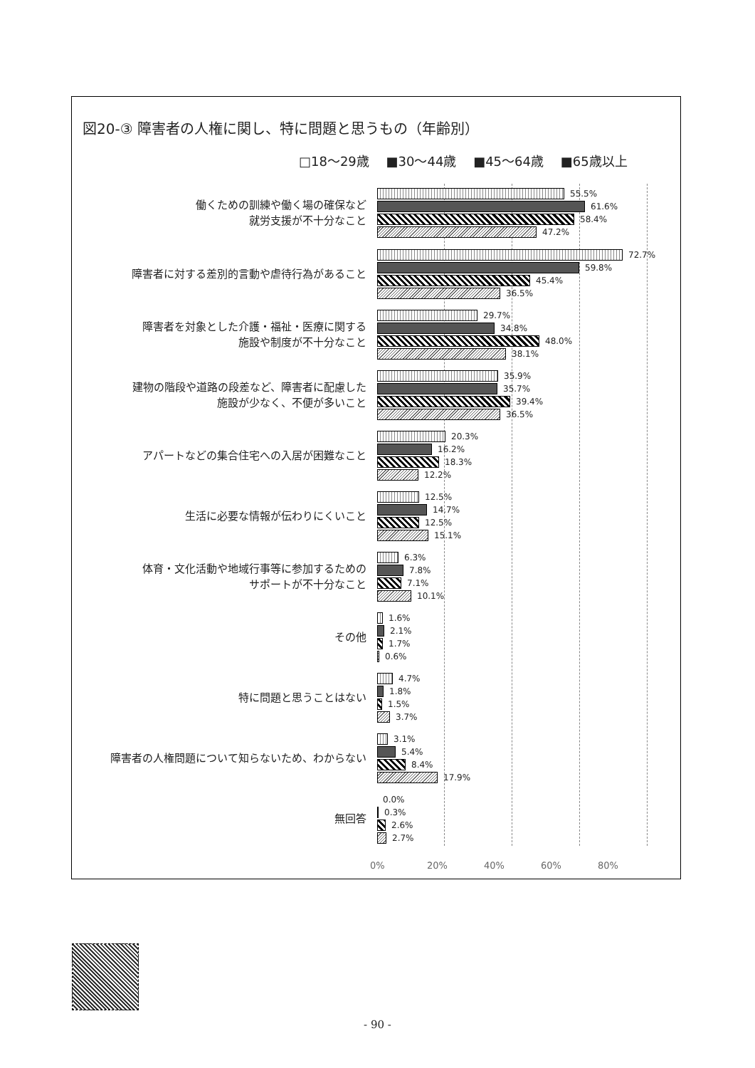図20-③ 障害者の人権に関し、特に問題と思うもの（年齢別）
□18～29歳 ■30～44歳 ■45～64歳 ■65歳以上
働くための訓練や働く場の確保など
就労支援が不十分なこと
55.5%
61.6%
58.4%
47.2%
障害者に対する差別的言動や虐待行為があること
72.7%
59.8%
45.4%
36.5%
障害者を対象とした介護・福祉・医療に関する
施設や制度が不十分なこと
29.7%
34.8%
48.0%
38.1%
建物の階段や道路の段差など、障害者に配慮した
施設が少なく、不便が多いこと
35.9%
35.7%
39.4%
36.5%
アパートなどの集合住宅への入居が困難なこと
20.3%
16.2%
18.3%
12.2%
生活に必要な情報が伝わりにくいこと
12.5%
14.7%
12.5%
15.1%
体育・文化活動や地域行事等に参加するための
サポートが不十分なこと
6.3%
7.8%
7.1%
10.1%
その他
1.6%
2.1%
1.7%
0.6%
特に問題と思うことはない
4.7%
1.8%
1.5%
3.7%
障害者の人権問題について知らないため、わからない
3.1%
5.4%
8.4%
17.9%
無回答
0.0%
0.3%
2.6%
2.7%
0% 20% 40% 60% 80%
- 90 -